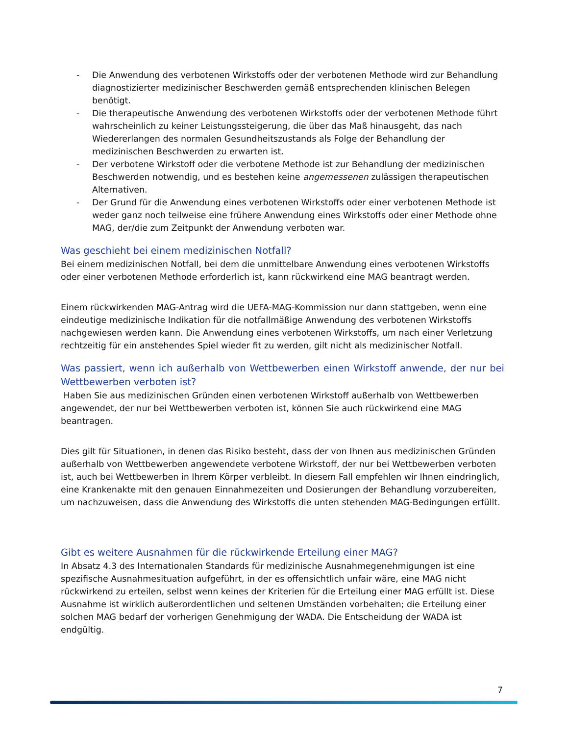- Die Anwendung des verbotenen Wirkstoffs oder der verbotenen Methode wird zur Behandlung diagnostizierter medizinischer Beschwerden gemäß entsprechenden klinischen Belegen benötigt.
- Die therapeutische Anwendung des verbotenen Wirkstoffs oder der verbotenen Methode führt wahrscheinlich zu keiner Leistungssteigerung, die über das Maß hinausgeht, das nach Wiedererlangen des normalen Gesundheitszustands als Folge der Behandlung der medizinischen Beschwerden zu erwarten ist.
- Der verbotene Wirkstoff oder die verbotene Methode ist zur Behandlung der medizinischen Beschwerden notwendig, und es bestehen keine angemessenen zulässigen therapeutischen Alternativen.
- Der Grund für die Anwendung eines verbotenen Wirkstoffs oder einer verbotenen Methode ist weder ganz noch teilweise eine frühere Anwendung eines Wirkstoffs oder einer Methode ohne MAG, der/die zum Zeitpunkt der Anwendung verboten war.
Was geschieht bei einem medizinischen Notfall?
Bei einem medizinischen Notfall, bei dem die unmittelbare Anwendung eines verbotenen Wirkstoffs oder einer verbotenen Methode erforderlich ist, kann rückwirkend eine MAG beantragt werden.
Einem rückwirkenden MAG-Antrag wird die UEFA-MAG-Kommission nur dann stattgeben, wenn eine eindeutige medizinische Indikation für die notfallmäßige Anwendung des verbotenen Wirkstoffs nachgewiesen werden kann. Die Anwendung eines verbotenen Wirkstoffs, um nach einer Verletzung rechtzeitig für ein anstehendes Spiel wieder fit zu werden, gilt nicht als medizinischer Notfall.
Was passiert, wenn ich außerhalb von Wettbewerben einen Wirkstoff anwende, der nur bei Wettbewerben verboten ist?
Haben Sie aus medizinischen Gründen einen verbotenen Wirkstoff außerhalb von Wettbewerben angewendet, der nur bei Wettbewerben verboten ist, können Sie auch rückwirkend eine MAG beantragen.
Dies gilt für Situationen, in denen das Risiko besteht, dass der von Ihnen aus medizinischen Gründen außerhalb von Wettbewerben angewendete verbotene Wirkstoff, der nur bei Wettbewerben verboten ist, auch bei Wettbewerben in Ihrem Körper verbleibt. In diesem Fall empfehlen wir Ihnen eindringlich, eine Krankenakte mit den genauen Einnahmezeiten und Dosierungen der Behandlung vorzubereiten, um nachzuweisen, dass die Anwendung des Wirkstoffs die unten stehenden MAG-Bedingungen erfüllt.
Gibt es weitere Ausnahmen für die rückwirkende Erteilung einer MAG?
In Absatz 4.3 des Internationalen Standards für medizinische Ausnahmegenehmigungen ist eine spezifische Ausnahmesituation aufgeführt, in der es offensichtlich unfair wäre, eine MAG nicht rückwirkend zu erteilen, selbst wenn keines der Kriterien für die Erteilung einer MAG erfüllt ist. Diese Ausnahme ist wirklich außerordentlichen und seltenen Umständen vorbehalten; die Erteilung einer solchen MAG bedarf der vorherigen Genehmigung der WADA. Die Entscheidung der WADA ist endgültig.
7